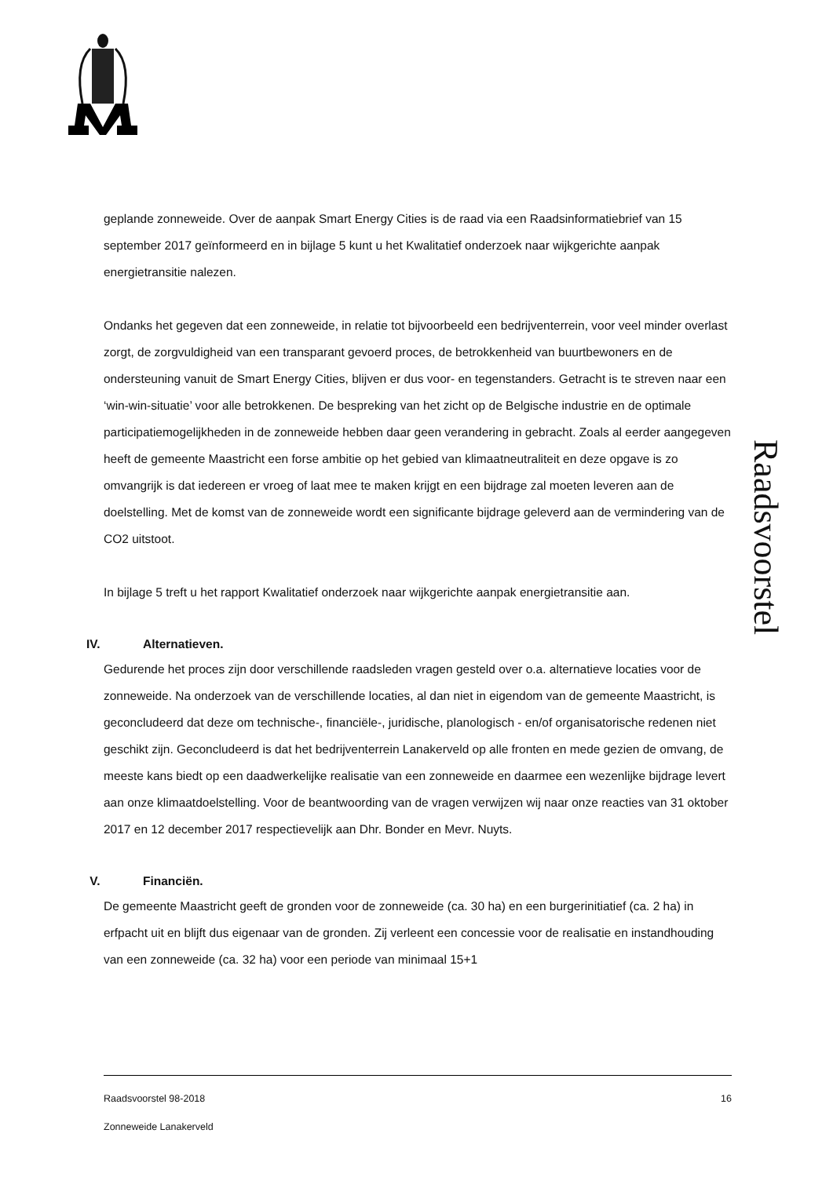Raadsvoorstel
geplande zonneweide. Over de aanpak Smart Energy Cities is de raad via een Raadsinformatiebrief van 15 september 2017 geïnformeerd en in bijlage 5 kunt u het Kwalitatief onderzoek naar wijkgerichte aanpak energietransitie nalezen.
Ondanks het gegeven dat een zonneweide, in relatie tot bijvoorbeeld een bedrijventerrein, voor veel minder overlast zorgt, de zorgvuldigheid van een transparant gevoerd proces, de betrokkenheid van buurtbewoners en de ondersteuning vanuit de Smart Energy Cities, blijven er dus voor- en tegenstanders. Getracht is te streven naar een ‘win-win-situatie’ voor alle betrokkenen. De bespreking van het zicht op de Belgische industrie en de optimale participatiemogelijkheden in de zonneweide hebben daar geen verandering in gebracht. Zoals al eerder aangegeven heeft de gemeente Maastricht een forse ambitie op het gebied van klimaatneutraliteit en deze opgave is zo omvangrijk is dat iedereen er vroeg of laat mee te maken krijgt en een bijdrage zal moeten leveren aan de doelstelling. Met de komst van de zonneweide wordt een significante bijdrage geleverd aan de vermindering van de CO2 uitstoot.
In bijlage 5 treft u het rapport Kwalitatief onderzoek naar wijkgerichte aanpak energietransitie aan.
IV. Alternatieven.
Gedurende het proces zijn door verschillende raadsleden vragen gesteld over o.a. alternatieve locaties voor de zonneweide. Na onderzoek van de verschillende locaties, al dan niet in eigendom van de gemeente Maastricht, is geconcludeerd dat deze om technische-, financiële-, juridische, planologisch - en/of organisatorische redenen niet geschikt zijn. Geconcludeerd is dat het bedrijventerrein Lanakerveld op alle fronten en mede gezien de omvang, de meeste kans biedt op een daadwerkelijke realisatie van een zonneweide en daarmee een wezenlijke bijdrage levert aan onze klimaatdoelstelling. Voor de beantwoording van de vragen verwijzen wij naar onze reacties van 31 oktober 2017 en 12 december 2017 respectievelijk aan Dhr. Bonder en Mevr. Nuyts.
V. Financiën.
De gemeente Maastricht geeft de gronden voor de zonneweide (ca. 30 ha) en een burgerinitiatief (ca. 2 ha) in erfpacht uit en blijft dus eigenaar van de gronden. Zij verleent een concessie voor de realisatie en instandhouding van een zonneweide (ca. 32 ha) voor een periode van minimaal 15+1
Raadsvoorstel 98-2018 16
Zonneweide Lanakerveld